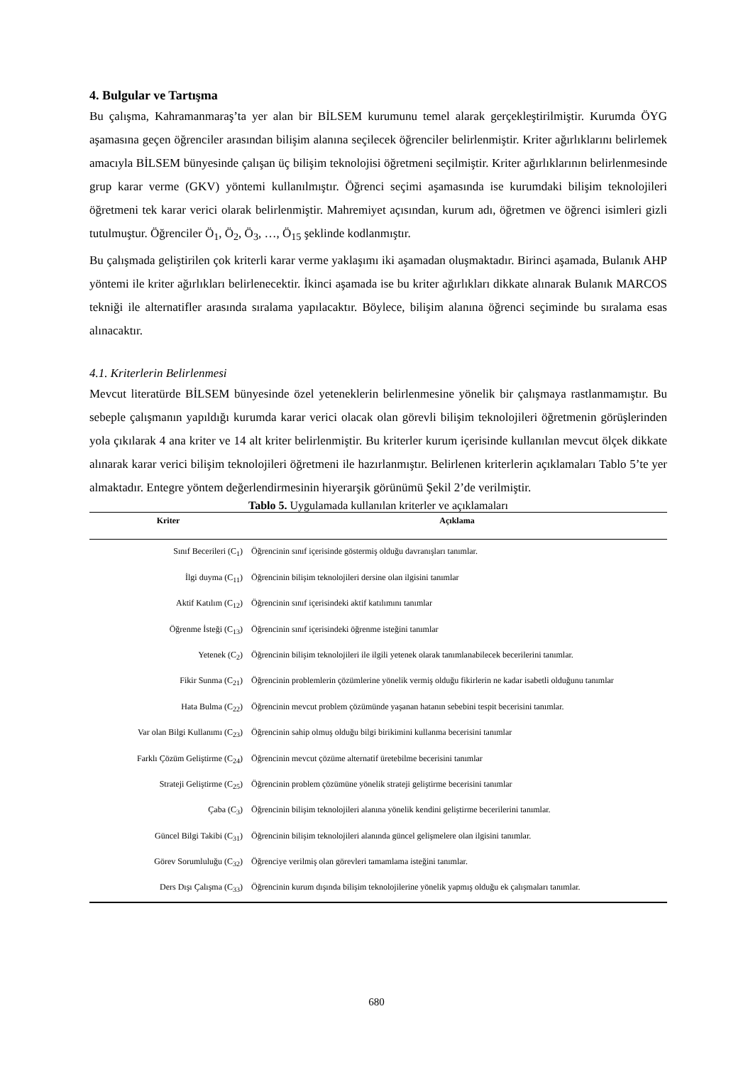4. Bulgular ve Tartışma
Bu çalışma, Kahramanmaraş’ta yer alan bir BİLSEM kurumunu temel alarak gerçekleştirilmiştir. Kurumda ÖYG aşamasına geçen öğrenciler arasından bilişim alanına seçilecek öğrenciler belirlenmiştir. Kriter ağırlıklarını belirlemek amacıyla BİLSEM bünyesinde çalışan üç bilişim teknolojisi öğretmeni seçilmiştir. Kriter ağırlıklarının belirlenmesinde grup karar verme (GKV) yöntemi kullanılmıştır. Öğrenci seçimi aşamasında ise kurumdaki bilişim teknolojileri öğretmeni tek karar verici olarak belirlenmiştir. Mahremiyet açısından, kurum adı, öğretmen ve öğrenci isimleri gizli tutulmuştur. Öğrenciler Ö<sub>1</sub>, Ö<sub>2</sub>, Ö<sub>3</sub>, …, Ö<sub>15</sub> şeklinde kodlanmıştır.
Bu çalışmada geliştirilen çok kriterli karar verme yaklaşımı iki aşamadan oluşmaktadır. Birinci aşamada, Bulanık AHP yöntemi ile kriter ağırlıkları belirlenecektir. İkinci aşamada ise bu kriter ağırlıkları dikkate alınarak Bulanık MARCOS tekniği ile alternatifler arasında sıralama yapılacaktır. Böylece, bilişim alanına öğrenci seçiminde bu sıralama esas alınacaktır.
4.1. Kriterlerin Belirlenmesi
Mevcut literatürde BİLSEM bünyesinde özel yeteneklerin belirlenmesine yönelik bir çalışmaya rastlanmamıştır. Bu sebeple çalışmanın yapıldığı kurumda karar verici olacak olan görevli bilişim teknolojileri öğretmenin görüşlerinden yola çıkılarak 4 ana kriter ve 14 alt kriter belirlenmiştir. Bu kriterler kurum içerisinde kullanılan mevcut ölçek dikkate alınarak karar verici bilişim teknolojileri öğretmeni ile hazırlanmıştır. Belirlenen kriterlerin açıklamaları Tablo 5’te yer almaktadır. Entegre yöntem değerlendirmesinin hiyerarşik görünümü Şekil 2’de verilmiştir.
Tablo 5. Uygulamada kullanılan kriterler ve açıklamaları
| Kriter | Açıklama |
| --- | --- |
| Sınıf Becerileri (C<sub>1</sub>) | Öğrencinin sınıf içerisinde göstermiş olduğu davranışları tanımlar. |
| İlgi duyma (C<sub>11</sub>) | Öğrencinin bilişim teknolojileri dersine olan ilgisini tanımlar |
| Aktif Katılım (C<sub>12</sub>) | Öğrencinin sınıf içerisindeki aktif katılımını tanımlar |
| Öğrenme İsteği (C<sub>13</sub>) | Öğrencinin sınıf içerisindeki öğrenme isteğini tanımlar |
| Yetenek (C<sub>2</sub>) | Öğrencinin bilişim teknolojileri ile ilgili yetenek olarak tanımlanabilecek becerilerini tanımlar. |
| Fikir Sunma (C<sub>21</sub>) | Öğrencinin problemlerin çözümlerine yönelik vermiş olduğu fikirlerin ne kadar isabetli olduğunu tanımlar |
| Hata Bulma (C<sub>22</sub>) | Öğrencinin mevcut problem çözümünde yaşanan hatanın sebebini tespit becerisini tanımlar. |
| Var olan Bilgi Kullanımı (C<sub>23</sub>) | Öğrencinin sahip olmuş olduğu bilgi birikimini kullanma becerisini tanımlar |
| Farklı Çözüm Geliştirme (C<sub>24</sub>) | Öğrencinin mevcut çözüme alternatif üretebilme becerisini tanımlar |
| Strateji Geliştirme (C<sub>25</sub>) | Öğrencinin problem çözümüne yönelik strateji geliştirme becerisini tanımlar |
| Çaba (C<sub>3</sub>) | Öğrencinin bilişim teknolojileri alanına yönelik kendini geliştirme becerilerini tanımlar. |
| Güncel Bilgi Takibi (C<sub>31</sub>) | Öğrencinin bilişim teknolojileri alanında güncel gelişmelere olan ilgisini tanımlar. |
| Görev Sorumluluğu (C<sub>32</sub>) | Öğrenciye verilmiş olan görevleri tamamlama isteğini tanımlar. |
| Ders Dışı Çalışma (C<sub>33</sub>) | Öğrencinin kurum dışında bilişim teknolojilerine yönelik yapmış olduğu ek çalışmaları tanımlar. |
680